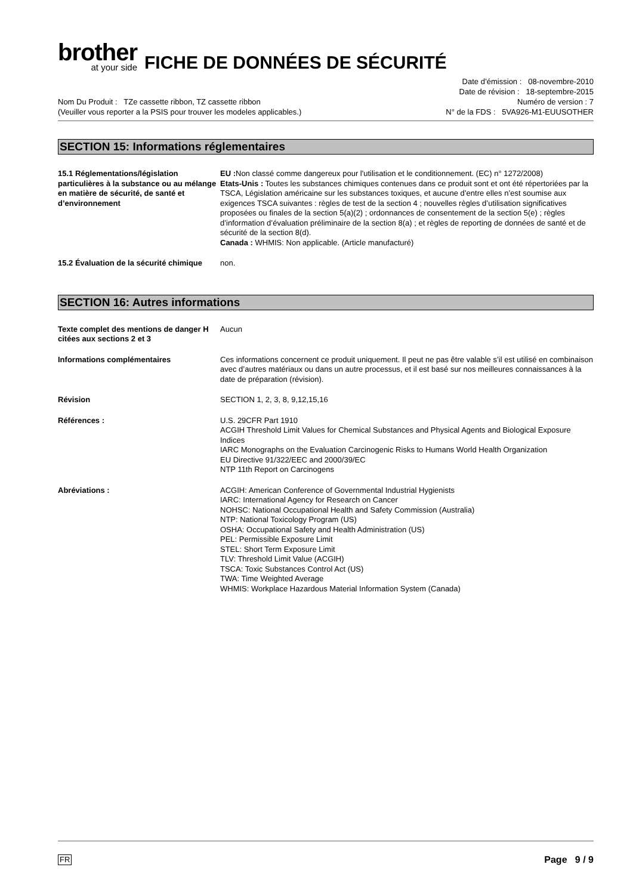brother
at your side
FICHE DE DONNÉES DE SÉCURITÉ
Nom Du Produit : TZe cassette ribbon, TZ cassette ribbon
(Veuiller vous reporter a la PSIS pour trouver les modeles applicables.)
Date d’émission : 08-novembre-2010
Date de révision : 18-septembre-2015
Numéro de version : 7
N° de la FDS : 5VA926-M1-EUUSOTHER
SECTION 15: Informations réglementaires
15.1 Réglementations/législation particulières à la substance ou au mélange en matière de sécurité, de santé et d’environnement
EU : Non classé comme dangereux pour l'utilisation et le conditionnement. (EC) n° 1272/2008)
Etats-Unis : Toutes les substances chimiques contenues dans ce produit sont et ont été répertoriées par la TSCA, Législation américaine sur les substances toxiques, et aucune d’entre elles n’est soumise aux exigences TSCA suivantes : règles de test de la section 4 ; nouvelles règles d’utilisation significatives proposées ou finales de la section 5(a)(2) ; ordonnances de consentement de la section 5(e) ; règles d’information d’évaluation préliminaire de la section 8(a) ; et règles de reporting de données de santé et de sécurité de la section 8(d).
Canada : WHMIS: Non applicable. (Article manufacturé)
15.2 Évaluation de la sécurité chimique
non.
SECTION 16: Autres informations
Texte complet des mentions de danger H citées aux sections 2 et 3
Aucun
Informations complémentaires Ces informations concernent ce produit uniquement. Il peut ne pas être valable s’il est utilisé en combinaison avec d’autres matériaux ou dans un autre processus, et il est basé sur nos meilleures connaissances à la date de préparation (révision).
Révision SECTION 1, 2, 3, 8, 9,12,15,16
Références : U.S. 29CFR Part 1910
ACGIH Threshold Limit Values for Chemical Substances and Physical Agents and Biological Exposure Indices
IARC Monographs on the Evaluation Carcinogenic Risks to Humans World Health Organization
EU Directive 91/322/EEC and 2000/39/EC
NTP 11th Report on Carcinogens
Abréviations : ACGIH: American Conference of Governmental Industrial Hygienists
IARC: International Agency for Research on Cancer
NOHSC: National Occupational Health and Safety Commission (Australia)
NTP: National Toxicology Program (US)
OSHA: Occupational Safety and Health Administration (US)
PEL: Permissible Exposure Limit
STEL: Short Term Exposure Limit
TLV: Threshold Limit Value (ACGIH)
TSCA: Toxic Substances Control Act (US)
TWA: Time Weighted Average
WHMIS: Workplace Hazardous Material Information System (Canada)
FR Page 9 / 9